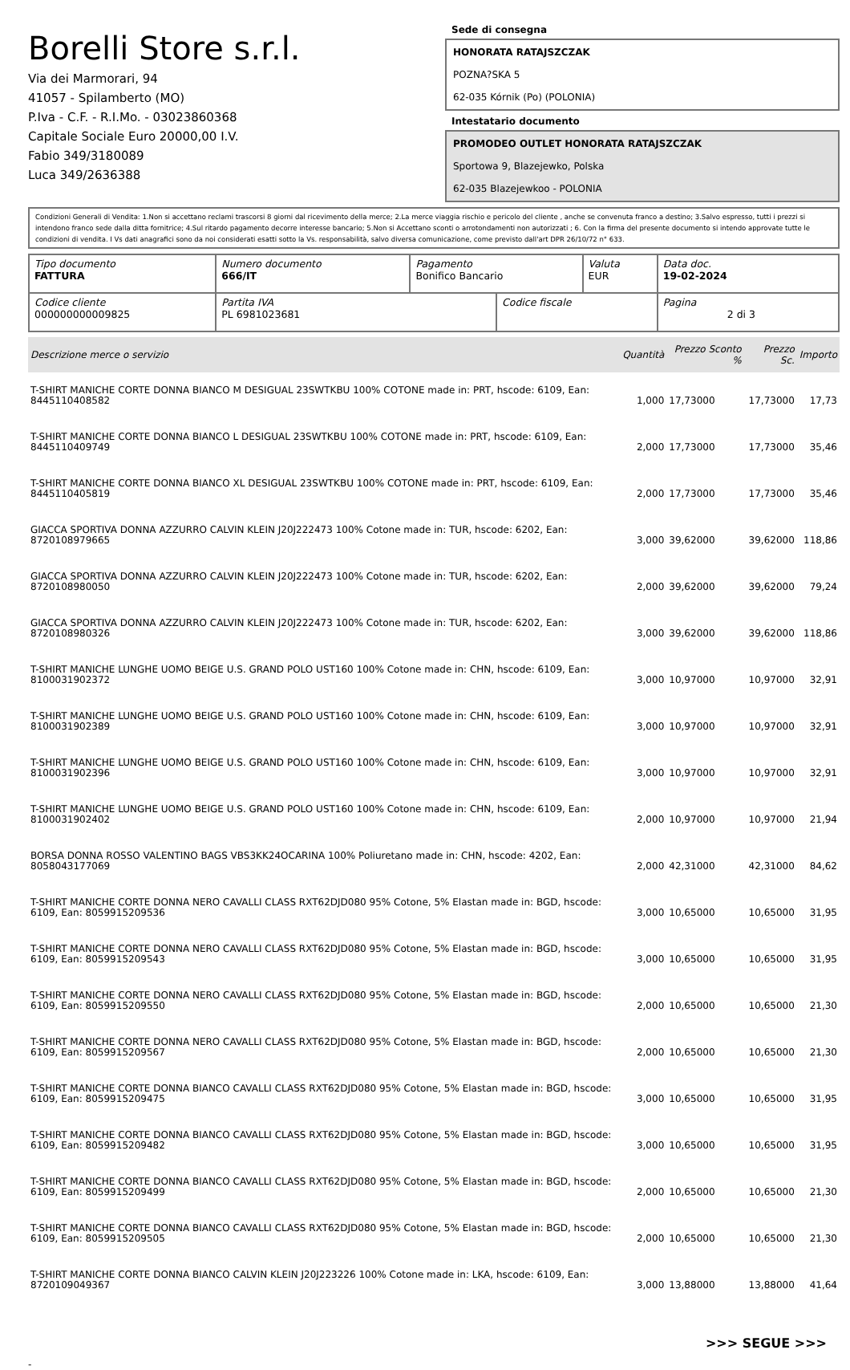Borelli Store s.r.l.
Via dei Marmorari, 94
41057 - Spilamberto (MO)
P.Iva - C.F. - R.I.Mo. - 03023860368
Capitale Sociale Euro 20000,00 I.V.
Fabio 349/3180089
Luca 349/2636388
Sede di consegna
HONORATA RATAJSZCZAK
POZNA?SKA 5
62-035 Kórnik (Po) (POLONIA)
Intestatario documento
PROMODEO OUTLET HONORATA RATAJSZCZAK
Sportowa 9, Blazejewko, Polska
62-035 Blazejewkoo - POLONIA
Condizioni Generali di Vendita: 1.Non si accettano reclami trascorsi 8 giorni dal ricevimento della merce; 2.La merce viaggia rischio e pericolo del cliente , anche se convenuta franco a destino; 3.Salvo espresso, tutti i prezzi si intendono franco sede dalla ditta fornitrice; 4.Sul ritardo pagamento decorre interesse bancario; 5.Non si Accettano sconti o arrotondamenti non autorizzati ; 6. Con la firma del presente documento si intendo approvate tutte le condizioni di vendita. I Vs dati anagrafici sono da noi considerati esatti sotto la Vs. responsabilità, salvo diversa comunicazione, come previsto dall'art DPR 26/10/72 n° 633.
| Tipo documento FATTURA | Numero documento 666/IT | Pagamento Bonifico Bancario | | Valuta EUR | Data doc. 19-02-2024 |
| Codice cliente 000000000009825 | Partita IVA PL 6981023681 | | Codice fiscale | | Pagina 2 di 3 |
| Descrizione merce o servizio | Quantità | Prezzo Sconto % | Prezzo Sc. | Importo |
| --- | --- | --- | --- | --- |
| T-SHIRT MANICHE CORTE DONNA BIANCO M DESIGUAL 23SWTKBU 100% COTONE made in: PRT, hscode: 6109, Ean: 8445110408582 | 1,000 | 17,73000 | 17,73000 | 17,73 |
| T-SHIRT MANICHE CORTE DONNA BIANCO L DESIGUAL 23SWTKBU 100% COTONE made in: PRT, hscode: 6109, Ean: 8445110409749 | 2,000 | 17,73000 | 17,73000 | 35,46 |
| T-SHIRT MANICHE CORTE DONNA BIANCO XL DESIGUAL 23SWTKBU 100% COTONE made in: PRT, hscode: 6109, Ean: 8445110405819 | 2,000 | 17,73000 | 17,73000 | 35,46 |
| GIACCA SPORTIVA DONNA AZZURRO CALVIN KLEIN J20J222473 100% Cotone made in: TUR, hscode: 6202, Ean: 8720108979665 | 3,000 | 39,62000 | 39,62000 | 118,86 |
| GIACCA SPORTIVA DONNA AZZURRO CALVIN KLEIN J20J222473 100% Cotone made in: TUR, hscode: 6202, Ean: 8720108980050 | 2,000 | 39,62000 | 39,62000 | 79,24 |
| GIACCA SPORTIVA DONNA AZZURRO CALVIN KLEIN J20J222473 100% Cotone made in: TUR, hscode: 6202, Ean: 8720108980326 | 3,000 | 39,62000 | 39,62000 | 118,86 |
| T-SHIRT MANICHE LUNGHE UOMO BEIGE U.S. GRAND POLO UST160 100% Cotone made in: CHN, hscode: 6109, Ean: 8100031902372 | 3,000 | 10,97000 | 10,97000 | 32,91 |
| T-SHIRT MANICHE LUNGHE UOMO BEIGE U.S. GRAND POLO UST160 100% Cotone made in: CHN, hscode: 6109, Ean: 8100031902389 | 3,000 | 10,97000 | 10,97000 | 32,91 |
| T-SHIRT MANICHE LUNGHE UOMO BEIGE U.S. GRAND POLO UST160 100% Cotone made in: CHN, hscode: 6109, Ean: 8100031902396 | 3,000 | 10,97000 | 10,97000 | 32,91 |
| T-SHIRT MANICHE LUNGHE UOMO BEIGE U.S. GRAND POLO UST160 100% Cotone made in: CHN, hscode: 6109, Ean: 8100031902402 | 2,000 | 10,97000 | 10,97000 | 21,94 |
| BORSA DONNA ROSSO VALENTINO BAGS VBS3KK24OCARINA 100% Poliuretano made in: CHN, hscode: 4202, Ean: 8058043177069 | 2,000 | 42,31000 | 42,31000 | 84,62 |
| T-SHIRT MANICHE CORTE DONNA NERO CAVALLI CLASS RXT62DJD080 95% Cotone, 5% Elastan made in: BGD, hscode: 6109, Ean: 8059915209536 | 3,000 | 10,65000 | 10,65000 | 31,95 |
| T-SHIRT MANICHE CORTE DONNA NERO CAVALLI CLASS RXT62DJD080 95% Cotone, 5% Elastan made in: BGD, hscode: 6109, Ean: 8059915209543 | 3,000 | 10,65000 | 10,65000 | 31,95 |
| T-SHIRT MANICHE CORTE DONNA NERO CAVALLI CLASS RXT62DJD080 95% Cotone, 5% Elastan made in: BGD, hscode: 6109, Ean: 8059915209550 | 2,000 | 10,65000 | 10,65000 | 21,30 |
| T-SHIRT MANICHE CORTE DONNA NERO CAVALLI CLASS RXT62DJD080 95% Cotone, 5% Elastan made in: BGD, hscode: 6109, Ean: 8059915209567 | 2,000 | 10,65000 | 10,65000 | 21,30 |
| T-SHIRT MANICHE CORTE DONNA BIANCO CAVALLI CLASS RXT62DJD080 95% Cotone, 5% Elastan made in: BGD, hscode: 6109, Ean: 8059915209475 | 3,000 | 10,65000 | 10,65000 | 31,95 |
| T-SHIRT MANICHE CORTE DONNA BIANCO CAVALLI CLASS RXT62DJD080 95% Cotone, 5% Elastan made in: BGD, hscode: 6109, Ean: 8059915209482 | 3,000 | 10,65000 | 10,65000 | 31,95 |
| T-SHIRT MANICHE CORTE DONNA BIANCO CAVALLI CLASS RXT62DJD080 95% Cotone, 5% Elastan made in: BGD, hscode: 6109, Ean: 8059915209499 | 2,000 | 10,65000 | 10,65000 | 21,30 |
| T-SHIRT MANICHE CORTE DONNA BIANCO CAVALLI CLASS RXT62DJD080 95% Cotone, 5% Elastan made in: BGD, hscode: 6109, Ean: 8059915209505 | 2,000 | 10,65000 | 10,65000 | 21,30 |
| T-SHIRT MANICHE CORTE DONNA BIANCO CALVIN KLEIN J20J223226 100% Cotone made in: LKA, hscode: 6109, Ean: 8720109049367 | 3,000 | 13,88000 | 13,88000 | 41,64 |
>>> SEGUE >>>
-